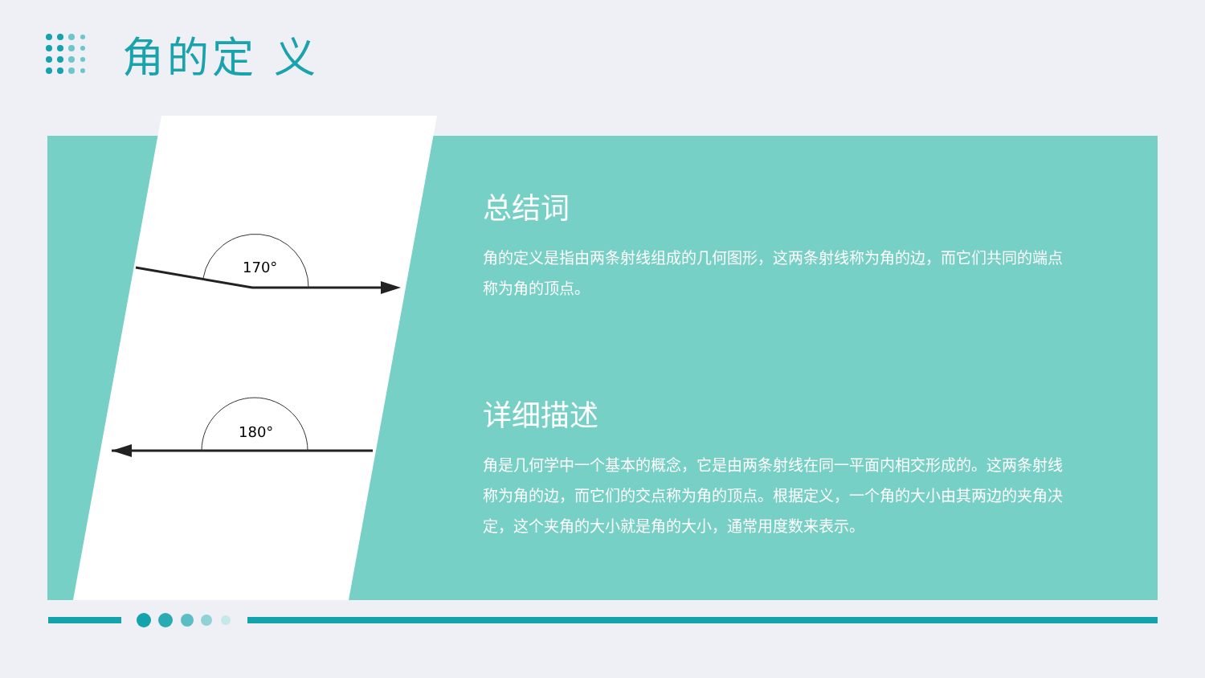角的定 义
170°
180°
总结词
角的定义是指由两条射线组成的几何图形，这两条射线称为角的边，而它们共同的端点称为角的顶点。
详细描述
角是几何学中一个基本的概念，它是由两条射线在同一平面内相交形成的。这两条射线称为角的边，而它们的交点称为角的顶点。根据定义，一个角的大小由其两边的夹角决定，这个夹角的大小就是角的大小，通常用度数来表示。